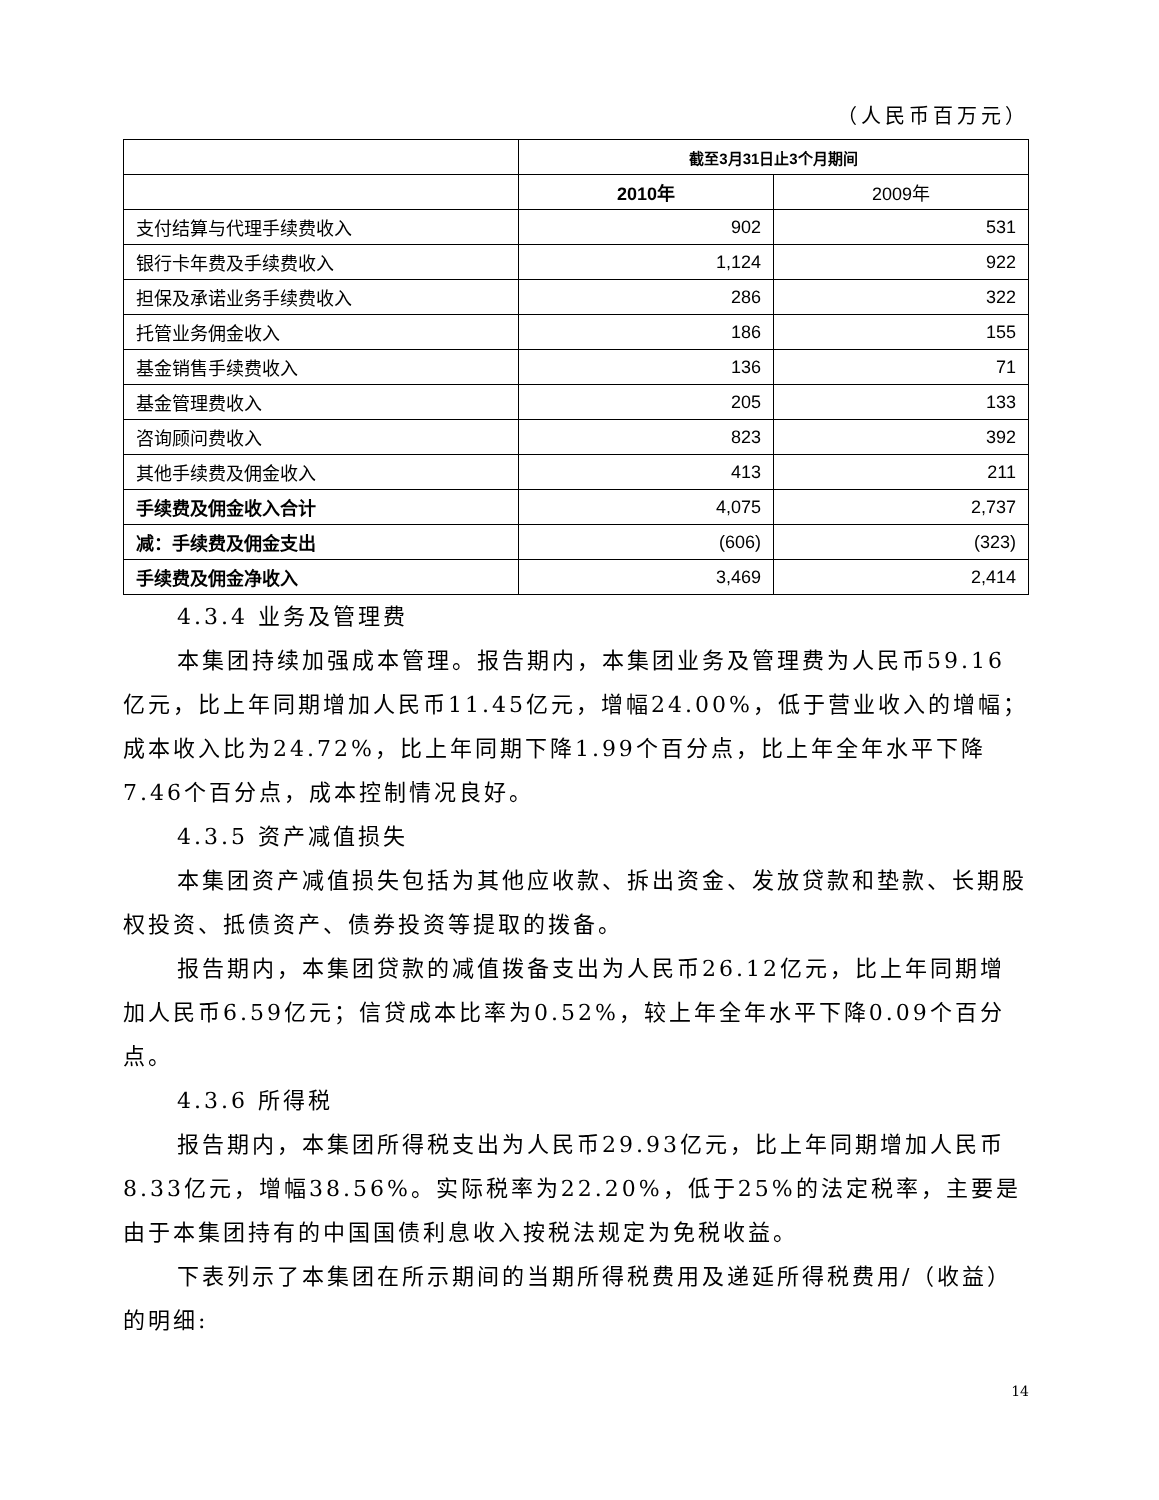（人民币百万元）
| | 截至3月31日止3个月期间 | |
| | 2010年 | 2009年 |
| 支付结算与代理手续费收入 | 902 | 531 |
| 银行卡年费及手续费收入 | 1,124 | 922 |
| 担保及承诺业务手续费收入 | 286 | 322 |
| 托管业务佣金收入 | 186 | 155 |
| 基金销售手续费收入 | 136 | 71 |
| 基金管理费收入 | 205 | 133 |
| 咨询顾问费收入 | 823 | 392 |
| 其他手续费及佣金收入 | 413 | 211 |
| 手续费及佣金收入合计 | 4,075 | 2,737 |
| 减：手续费及佣金支出 | (606) | (323) |
| 手续费及佣金净收入 | 3,469 | 2,414 |
4.3.4 业务及管理费
本集团持续加强成本管理。报告期内，本集团业务及管理费为人民币59.16亿元，比上年同期增加人民币11.45亿元，增幅24.00%，低于营业收入的增幅；成本收入比为24.72%，比上年同期下降1.99个百分点，比上年全年水平下降7.46个百分点，成本控制情况良好。
4.3.5 资产减值损失
本集团资产减值损失包括为其他应收款、拆出资金、发放贷款和垫款、长期股权投资、抵债资产、债券投资等提取的拨备。
报告期内，本集团贷款的减值拨备支出为人民币26.12亿元，比上年同期增加人民币6.59亿元；信贷成本比率为0.52%，较上年全年水平下降0.09个百分点。
4.3.6 所得税
报告期内，本集团所得税支出为人民币29.93亿元，比上年同期增加人民币8.33亿元，增幅38.56%。实际税率为22.20%，低于25%的法定税率，主要是由于本集团持有的中国国债利息收入按税法规定为免税收益。
下表列示了本集团在所示期间的当期所得税费用及递延所得税费用/（收益）的明细:
14